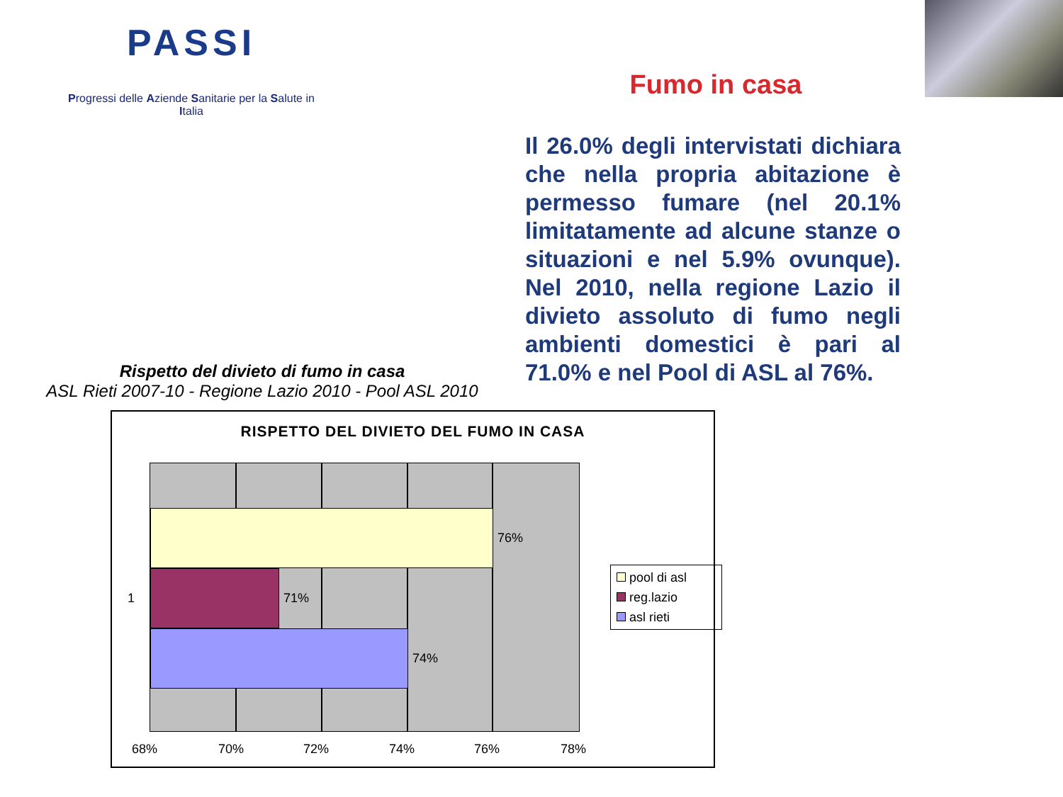PASSI
Progressi delle Aziende Sanitarie per la Salute in Italia
Fumo in casa
Il 26.0% degli intervistati dichiara che nella propria abitazione è permesso fumare (nel 20.1% limitatamente ad alcune stanze o situazioni e nel 5.9% ovunque). Nel 2010, nella regione Lazio il divieto assoluto di fumo negli ambienti domestici è pari al 71.0% e nel Pool di ASL al 76%.
Rispetto del divieto di fumo in casa
ASL Rieti 2007-10 - Regione Lazio 2010 - Pool ASL 2010
RISPETTO DEL DIVIETO DEL FUMO IN CASA
76%
71%
74%
1
68% 70% 72% 74% 76% 78%
pool di asl
reg.lazio
asl rieti